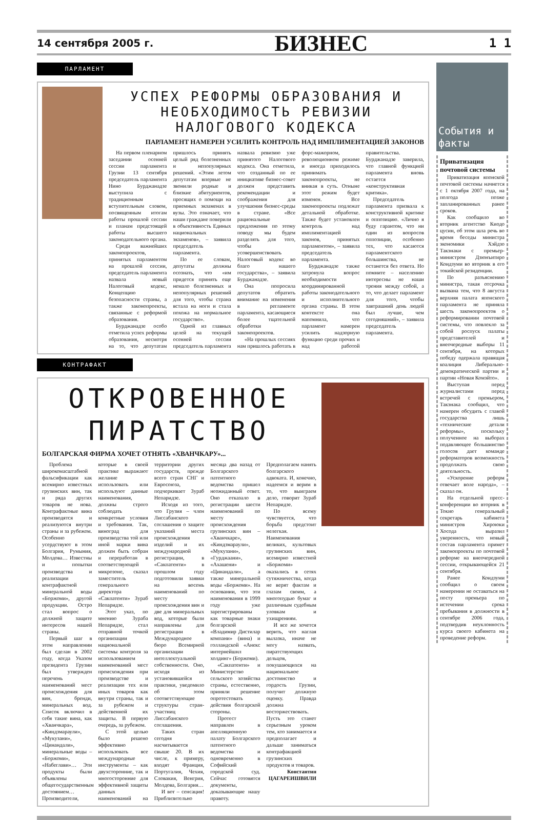14 сентября 2005 г. БИЗНЕС 1 1
ПАРЛАМЕНТ
УСПЕХ РЕФОРМЫ ОБРАЗОВАНИЯ И НЕОБХОДИМОСТЬ РЕВИЗИИ НАЛОГОВОГО КОДЕКСА
ПАРЛАМЕНТ НАМЕРЕН УСИЛИТЬ КОНТРОЛЬ НАД ИМПЛИМЕНТАЦИЕЙ ЗАКОНОВ
На первом пленарном заседании осенней сессии парламента Грузии 13 сентября председатель парламента Нино Бурджанадзе выступила с традиционным вступительным словом, посвященным итогам работы прошлой сессии и планам предстоящей работы высшего законодательного органа.
Среди важнейших законопроектов, принятых парламентом на прошлой сессии, председатель парламента назвала новый Налоговый кодекс, Концепцию безопасности страны, а также законопроекты, связанные с реформой образования.
Бурджанадзе особо отметила успех реформы образования, несмотря на то, что депутатам пришлось принять целый ряд болезненных и непопулярных решений. «Этим летом депутатам впервые не звонили родные и близкие абитуриентов, просящих о помощи на приемных экзаменах в вузы. Это означает, что наши граждане поверили в объективность Единых национальных экзаменов», – заявила председатель парламента.
По ее словам, депутаты должны осознать, что «им придется принять еще немало болезненных и непопулярных решений для того, чтобы страна встала на ноги и стала похожа на нормальное государство».
Одной из главных целей на текущей осенней сессии председатель парламента назвала ревизию уже принятого Налогового кодекса. Она отметила, что созданный по ее инициативе бизнес-совет должен представить рекомендации и соображения для улучшения бизнес-среды в стране. «Все рациональные предложения по этому поводу мы будем разделять для того, чтобы усовершенствовать Налоговый кодекс во благо нашего государства», – заявила Бурджанадзе.
Она попросила депутатов обратить внимание на изменения в регламенте парламента, касающиеся более тщательной обработки законопроектов.
«На прошлых сессиях нам пришлось работать в форс-мажорном, революционном режиме и иногда приходилось принимать законопроекты, не вникая в суть. Отныне этот режим будет изменен. Все законопроекты подлежат детальной обработке. Также будет установлен контроль над имплиментацией законов, принятых парламентом», – заявила председатель парламента.
Бурджанадзе также затронула вопрос необходимости координированной работы законодательного и исполнительного органа страны. В этом контексте она напомнила, что парламент намерен усилить надзорную функцию среди прочих и над работой правительства. Бурджанадзе заверила, что главной функцией парламента вновь остается «конструктивная критика».
Председатель парламента призвала к конструктивной критике и оппозицию. «Лично я буду гарантом, что ни один из вопросов оппозиции, особенно тех, что касаются парламентского большинства, не останется без ответа. Но помните – населению интересны не наши трения между собой, а то, что делает парламент для того, чтобы завтрашний день людей был лучше, чем сегодняшний», – заявила председатель парламента.
КОНТРАФАКТ
ОТКРОВЕННОЕ
ПИРАТСТВО
БОЛГАРСКАЯ ФИРМА ХОЧЕТ ОТНЯТЬ «ХВАНЧКАРУ»...
Проблема широкомасштабной фальсификации как всемирно известных грузинских вин, так и ряда других товаров не нова. Контрафактные вина производятся и реализуются внутри страны и за рубежом. Особенно усердствуют в этом Болгария, Румыния, Молдова… Известны и попытки производства и реализации контрафактной минеральной воды «Боржоми», другой продукции. Остро стал вопрос о должной защите интересов нашей страны.
Первый шаг в этом направлении был сделан в 2002 году, когда Указом президента Грузии был утвержден перечень наименований мест происхождения для вин, бренди, минеральных вод. Список включил в себя такие вина, как «Хванчкара», «Киндзмараули», «Мукузани», «Цинандали», минеральные воды – «Боржоми», «Набеглави»… Эти продукты были объявлены общегосударственным достоянием… Производители, которые в своей практике выражают желание использовать или используют данные наименования, должны строго соблюдать конкретные условия и требования. Так, виноград для производства той или иной марки вина должен быть собран и переработан в соответствующей микрозоне, сказал заместитель генерального директора «Сакпатенти» Зураб Непаридзе.
Этот указ, по мнению Зураба Непаридзе, стал отправной точкой организации национальной системы контроля за использованием наименований мест происхождения при производстве и реализации тех или иных товаров как внутри страны, так и за рубежом и действенной их защиты. В первую очередь, за рубежом.
С этой целью было решено эффективно использовать все международные инструменты – как двухсторонние, так и многосторонние для эффективной защиты данных наименований на территории других государств, прежде всего стран СНГ и Евросоюза, подчеркивает Зураб Непаридзе.
Исходя из того, что Грузия – член Лиссабанского соглашения о защите указаний места происхождения изделий и их международной регистрации, в «Сакпатенти» в прошлом году подготовили заявки на восемь наименований по месту происхождения вин и две для минеральных вод, которые были направлены для регистрации в Международное бюро Всемирной организации интеллектуальной собственности. Оно, исходя из установившейся практики, уведомило об этом соответствующие структуры стран-участниц Лиссабанского соглашения.
Таких стран сегодня насчитывается свыше 20. В их числе, к примеру, входят Франция, Португалия, Чехия, Словакия, Венгрия, Молдова, Болгария…
И вот – сенсация! Приблизительно месяца два назад от Болгарского патентного ведомства пришел неожиданный ответ. Оно отказало в регистрации шести наименований по месту происхождения грузинских вин – «Хванчкаре», «Киндзмараули», «Мукузани», «Гурджаани», «Ахашени» и «Цинандали», а также минеральной воды «Боржоми». На основании, что эти наименования в 1999 году уже зарегистрированы как товарные знаки болгарской «Владимир Дистилар компани» (вина) и голландской «Анекс интернейшнл холдинг» (Боржоми).
«Сакпатенти» и Министерство сельского хозяйства страны, естественно, приняли решение опротестовать действия болгарской стороны.
Протест направлен в апелляционную палату Болгарского патентного ведомства и одновременно в Софийский городской суд. Сейчас готовятся документы, доказывающие нашу правоту. Предполагаем нанять болгарского адвоката. И, конечно, надеемся и верим в то, что выиграем дело, говорит Зураб Непаридзе.
По всему чувствуется, что борьба предстоит нелегкая. Наименования великих, культовых грузинских вин, всемирно известной «Боржоми» оказались в сетях сутяжничества, когда не верят фактам и глазам своим, а многопудью бумаг и различным судебным уловкам и ухищрениям.
И все же хочется верить, что наглая вылазка, иначе не могу назвать, пиратствующих дельцов, покушающихся на национальное достоинство и гордость Грузии, получит должную оценку. Правда должна восторжествовать. Пусть это станет серьезным уроком тем, кто занимается и предполагает и дальше заниматься контрафакцией грузинских продуктов и товаров.
Константин
ЦАГАРЕИШВИЛИ
События и факты
Приватизация почтовой системы
Приватизация японской почтовой системы начнется с 1 октября 2007 года, на полгода позже запланированных ранее сроков.
Как сообщило во вторник агентство Киодо цусин, об этом шла речь во время беседы министра экономики Хэйдзо Такэнаки с премьер-министром Дзюнъитиро Коидзуми во вторник в его токийской резиденции.
По разъяснению министра, такая отсрочка вызвана тем, что 8 августа верхняя палата японского парламента не приняла шесть законопроектов о реформировании почтовой системы, что повлекло за собой роспуск палаты представителей и внеочередные выборы 11 сентября, на которых победу одержала правящая коалиция Либерально-демократической партии и партии «Новая Комэйто».
Выступая перед журналистами перед встречей с премьером, Такэнака сообщил, что намерен обсудить с главой государства лишь «технические детали реформы», поскольку полученное на выборах подавляющее большинство голосов дает команде реформаторов возможность продолжать свою деятельность.
«Ускорение реформ отвечает воле народа», – сказал он.
На отдельной пресс-конференции во вторник в Токио генеральный секретарь кабинета министров Хироюки Хосода выразил уверенность, что новый состав парламента примет законопроекты по почтовой реформе на внеочередной сессии, открывающейся 21 сентября.
Ранее Коидзуми сообщил о своем намерении не оставаться на посту премьера по истечении срока пребывания в должности в сентябре 2006 года, подтвердив неуклонность курса своего кабинета на проведение реформ.